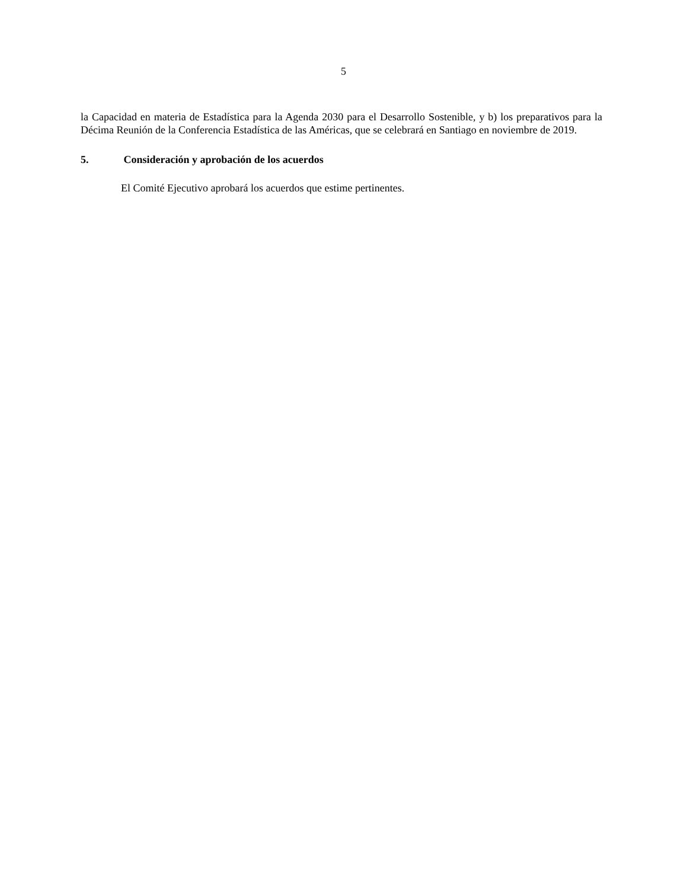5
la Capacidad en materia de Estadística para la Agenda 2030 para el Desarrollo Sostenible, y b) los preparativos para la Décima Reunión de la Conferencia Estadística de las Américas, que se celebrará en Santiago en noviembre de 2019.
5. Consideración y aprobación de los acuerdos
El Comité Ejecutivo aprobará los acuerdos que estime pertinentes.